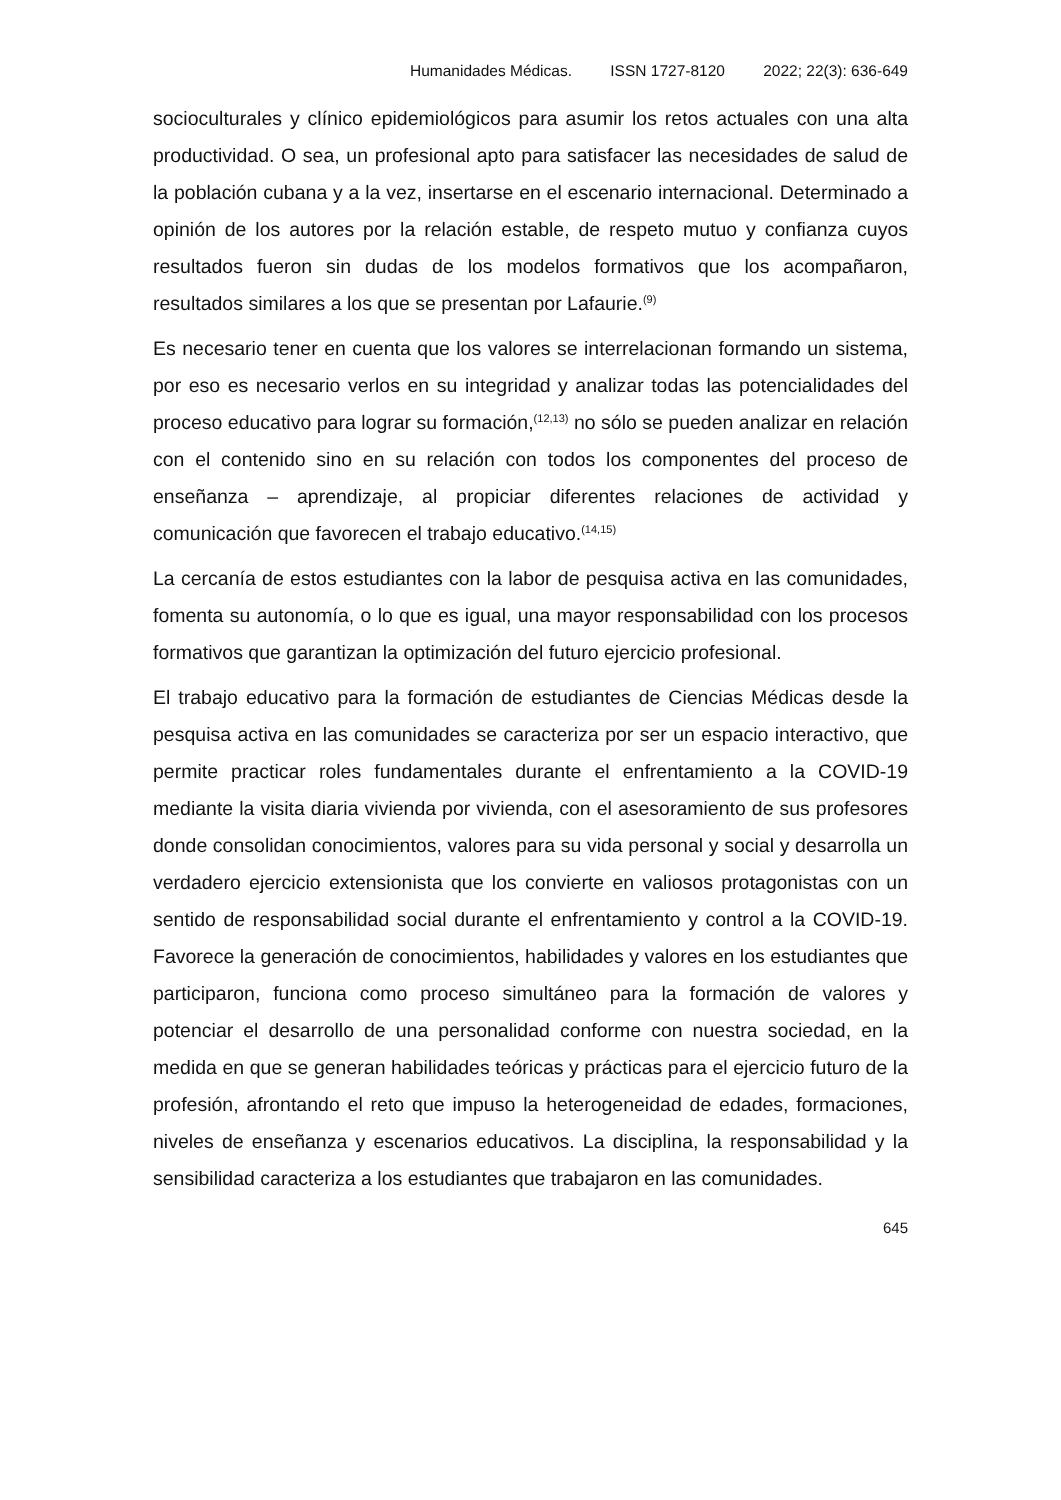Humanidades Médicas. ISSN 1727-8120 2022; 22(3): 636-649
socioculturales y clínico epidemiológicos para asumir los retos actuales con una alta productividad. O sea, un profesional apto para satisfacer las necesidades de salud de la población cubana y a la vez, insertarse en el escenario internacional. Determinado a opinión de los autores por la relación estable, de respeto mutuo y confianza cuyos resultados fueron sin dudas de los modelos formativos que los acompañaron, resultados similares a los que se presentan por Lafaurie.<sup>(9)</sup>
Es necesario tener en cuenta que los valores se interrelacionan formando un sistema, por eso es necesario verlos en su integridad y analizar todas las potencialidades del proceso educativo para lograr su formación,<sup>(12,13)</sup> no sólo se pueden analizar en relación con el contenido sino en su relación con todos los componentes del proceso de enseñanza – aprendizaje, al propiciar diferentes relaciones de actividad y comunicación que favorecen el trabajo educativo.<sup>(14,15)</sup>
La cercanía de estos estudiantes con la labor de pesquisa activa en las comunidades, fomenta su autonomía, o lo que es igual, una mayor responsabilidad con los procesos formativos que garantizan la optimización del futuro ejercicio profesional.
El trabajo educativo para la formación de estudiantes de Ciencias Médicas desde la pesquisa activa en las comunidades se caracteriza por ser un espacio interactivo, que permite practicar roles fundamentales durante el enfrentamiento a la COVID-19 mediante la visita diaria vivienda por vivienda, con el asesoramiento de sus profesores donde consolidan conocimientos, valores para su vida personal y social y desarrolla un verdadero ejercicio extensionista que los convierte en valiosos protagonistas con un sentido de responsabilidad social durante el enfrentamiento y control a la COVID-19. Favorece la generación de conocimientos, habilidades y valores en los estudiantes que participaron, funciona como proceso simultáneo para la formación de valores y potenciar el desarrollo de una personalidad conforme con nuestra sociedad, en la medida en que se generan habilidades teóricas y prácticas para el ejercicio futuro de la profesión, afrontando el reto que impuso la heterogeneidad de edades, formaciones, niveles de enseñanza y escenarios educativos. La disciplina, la responsabilidad y la sensibilidad caracteriza a los estudiantes que trabajaron en las comunidades.
645